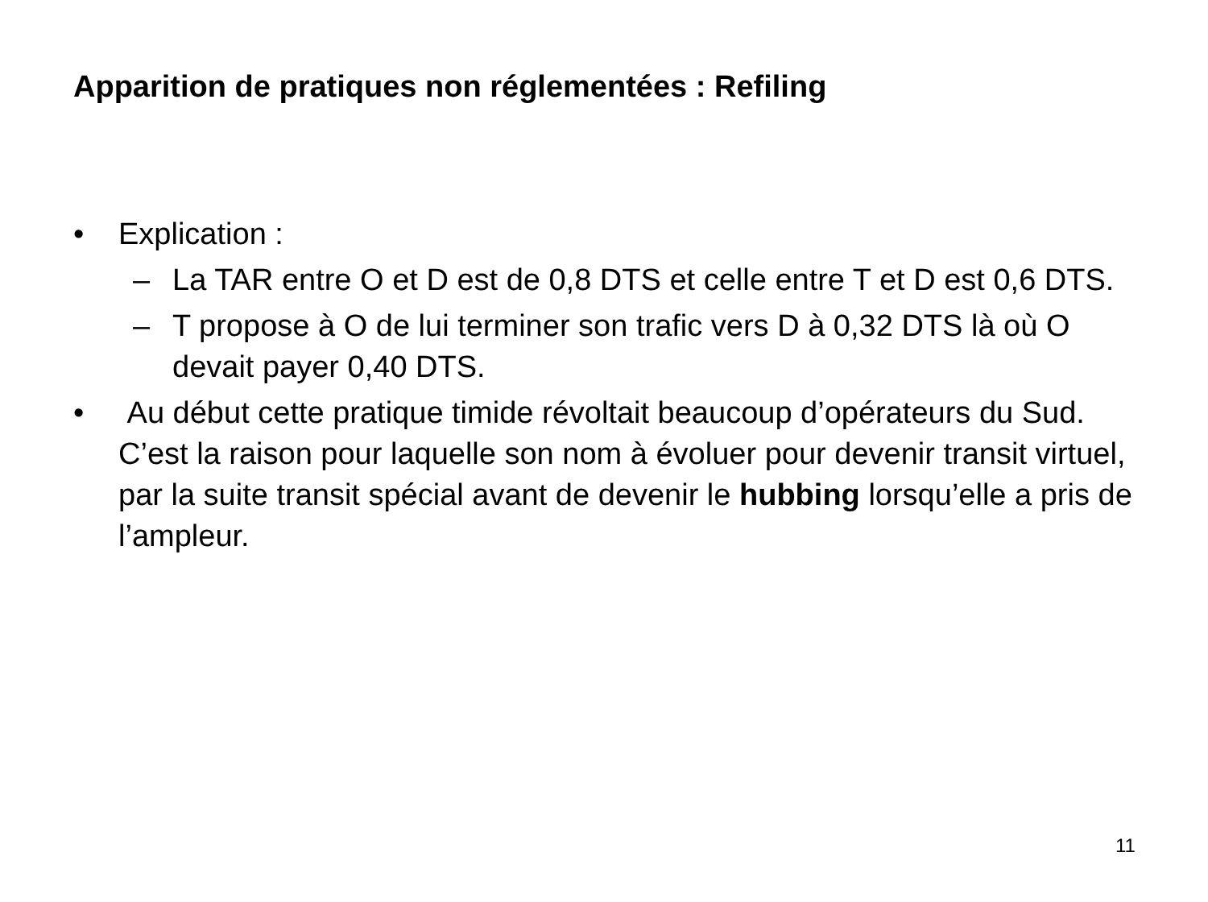Apparition de pratiques non réglementées : Refiling
• Explication :
– La TAR entre O et D est de 0,8 DTS et celle entre T et D est 0,6 DTS.
– T propose à O de lui terminer son trafic vers D à 0,32 DTS là où O devait payer 0,40 DTS.
• Au début cette pratique timide révoltait beaucoup d’opérateurs du Sud. C’est la raison pour laquelle son nom à évoluer pour devenir transit virtuel, par la suite transit spécial avant de devenir le hubbing lorsqu’elle a pris de l’ampleur.
11